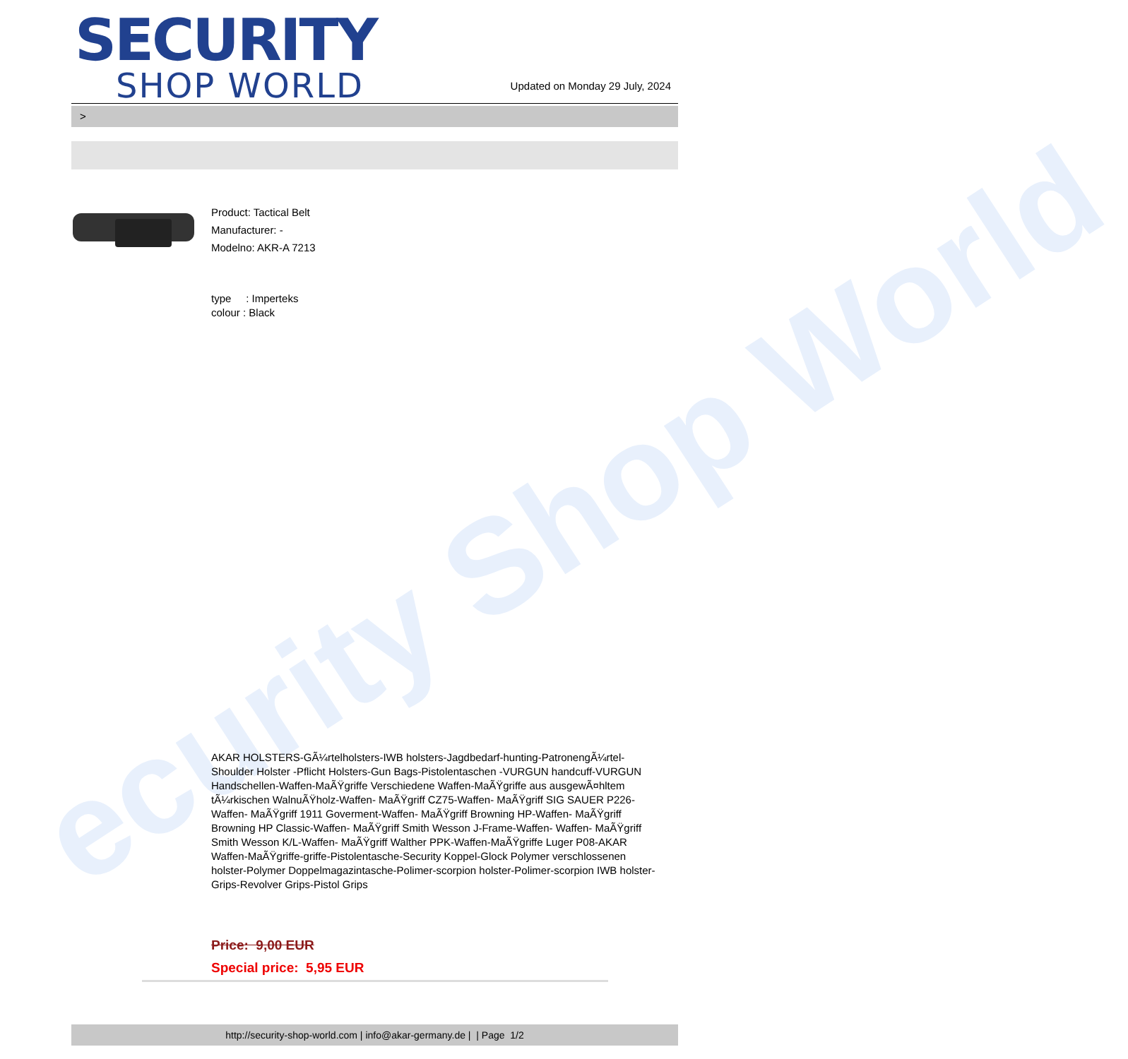ecurity Shop World
SECURITY
SHOP WORLD
Updated on Monday 29 July, 2024
>
Product: Tactical Belt
Manufacturer: -
Modelno: AKR-A 7213
type : Imperteks
colour : Black
AKAR HOLSTERS-GÃ¼rtelholsters-IWB holsters-Jagdbedarf-hunting-PatronengÃ¼rtel- Shoulder Holster -Pflicht Holsters-Gun Bags-Pistolentaschen -VURGUN handcuff-VURGUN Handschellen-Waffen-MaÃŸgriffe Verschiedene Waffen-MaÃŸgriffe aus ausgewÃ¤hltem tÃ¼rkischen WalnuÃŸholz-Waffen- MaÃŸgriff CZ75-Waffen- MaÃŸgriff SIG SAUER P226-Waffen- MaÃŸgriff 1911 Goverment-Waffen- MaÃŸgriff Browning HP-Waffen- MaÃŸgriff Browning HP Classic-Waffen- MaÃŸgriff Smith Wesson J-Frame-Waffen- Waffen- MaÃŸgriff Smith Wesson K/L-Waffen- MaÃŸgriff Walther PPK-Waffen-MaÃŸgriffe Luger P08-AKAR Waffen-MaÃŸgriffe-griffe-Pistolentasche-Security Koppel-Glock Polymer verschlossenen holster-Polymer Doppelmagazintasche-Polimer-scorpion holster-Polimer-scorpion IWB holster-Grips-Revolver Grips-Pistol Grips
Price: 9,00 EUR
Special price: 5,95 EUR
http://security-shop-world.com | info@akar-germany.de | | Page 1/2